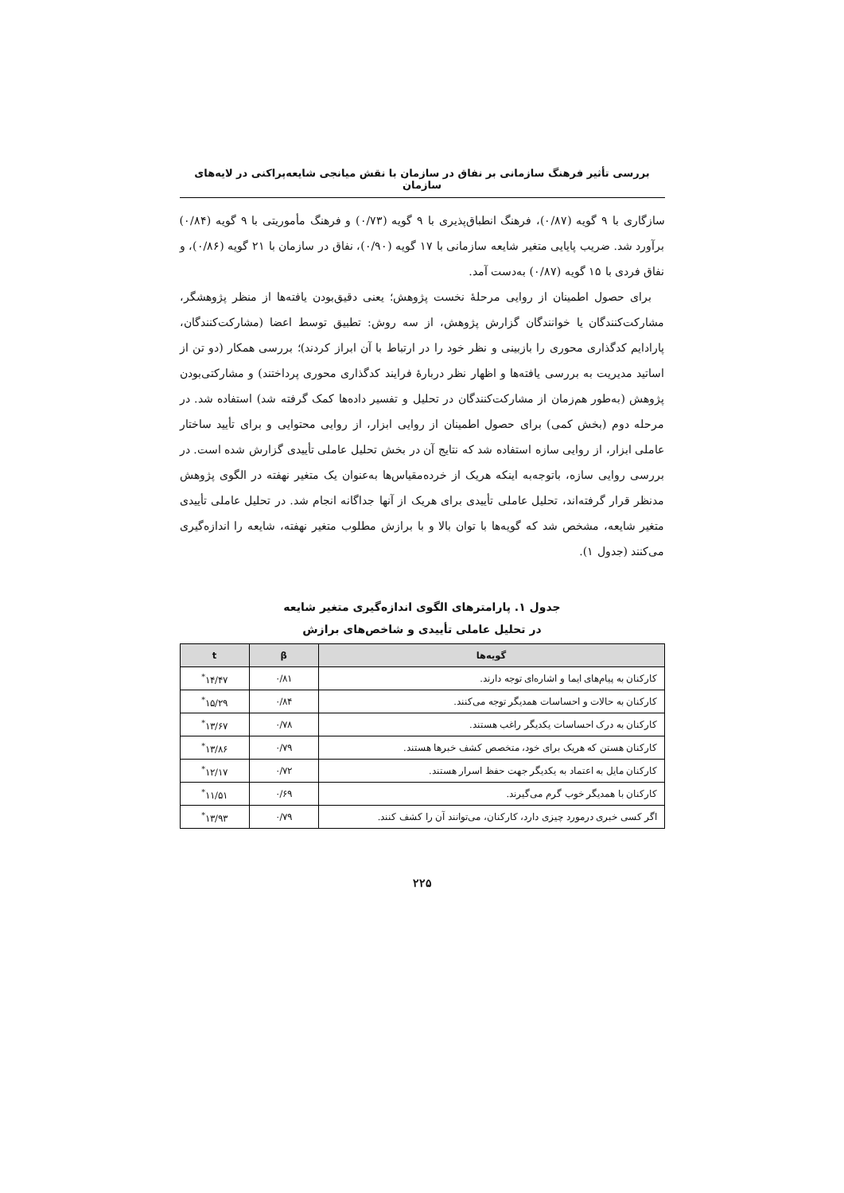بررسی تأثیر فرهنگ سازمانی بر نفاق در سازمان با نقش میانجی شایعه‌پراکنی در لایه‌های سازمان
سازگاری با ۹ گویه (۰/۸۷)، فرهنگ انطباق‌پذیری با ۹ گویه (۰/۷۳) و فرهنگ مأموریتی با ۹ گویه (۰/۸۴) برآورد شد. ضریب پایایی متغیر شایعه سازمانی با ۱۷ گویه (۰/۹۰)، نفاق در سازمان با ۲۱ گویه (۰/۸۶)، و نفاق فردی با ۱۵ گویه (۰/۸۷) به‌دست آمد.
برای حصول اطمینان از روایی مرحلهٔ نخست پژوهش؛ یعنی دقیق‌بودن یافته‌ها از منظر پژوهشگر، مشارکت‌کنندگان یا خوانندگان گزارش پژوهش، از سه روش: تطبیق توسط اعضا (مشارکت‌کنندگان، پارادایم کدگذاری محوری را بازبینی و نظر خود را در ارتباط با آن ابراز کردند)؛ بررسی همکار (دو تن از اساتید مدیریت به بررسی یافته‌ها و اظهار نظر دربارهٔ فرایند کدگذاری محوری پرداختند) و مشارکتی‌بودن پژوهش (به‌طور هم‌زمان از مشارکت‌کنندگان در تحلیل و تفسیر داده‌ها کمک گرفته شد) استفاده شد. در مرحله دوم (بخش کمی) برای حصول اطمینان از روایی ابزار، از روایی محتوایی و برای تأیید ساختار عاملی ابزار، از روایی سازه استفاده شد که نتایج آن در بخش تحلیل عاملی تأییدی گزارش شده است. در بررسی روایی سازه، باتوجه‌به اینکه هریک از خرده‌مقیاس‌ها به‌عنوان یک متغیر نهفته در الگوی پژوهش مدنظر قرار گرفته‌اند، تحلیل عاملی تأییدی برای هریک از آنها جداگانه انجام شد. در تحلیل عاملی تأییدی متغیر شایعه، مشخص شد که گویه‌ها با توان بالا و با برازش مطلوب متغیر نهفته، شایعه را اندازه‌گیری می‌کنند (جدول ۱).
جدول ۱. پارامترهای الگوی اندازه‌گیری متغیر شایعه
در تحلیل عاملی تأییدی و شاخص‌های برازش
| گویه‌ها | β | t |
| --- | --- | --- |
| کارکنان به پیام‌های ایما و اشاره‌ای توجه دارند. | ۰/۸۱ | ۱۴/۴۷<sup>*</sup> |
| کارکنان به حالات و احساسات همدیگر توجه می‌کنند. | ۰/۸۴ | ۱۵/۲۹<sup>*</sup> |
| کارکنان به درک احساسات یکدیگر راغب هستند. | ۰/۷۸ | ۱۳/۶۷<sup>*</sup> |
| کارکنان هستن که هریک برای خود، متخصص کشف خبرها هستند. | ۰/۷۹ | ۱۳/۸۶<sup>*</sup> |
| کارکنان مایل به اعتماد به یکدیگر جهت حفظ اسرار هستند. | ۰/۷۲ | ۱۲/۱۷<sup>*</sup> |
| کارکنان با همدیگر خوب گرم می‌گیرند. | ۰/۶۹ | ۱۱/۵۱<sup>*</sup> |
| اگر کسی خبری درمورد چیزی دارد، کارکنان، می‌توانند آن را کشف کنند. | ۰/۷۹ | ۱۳/۹۳<sup>*</sup> |
۲۲۵